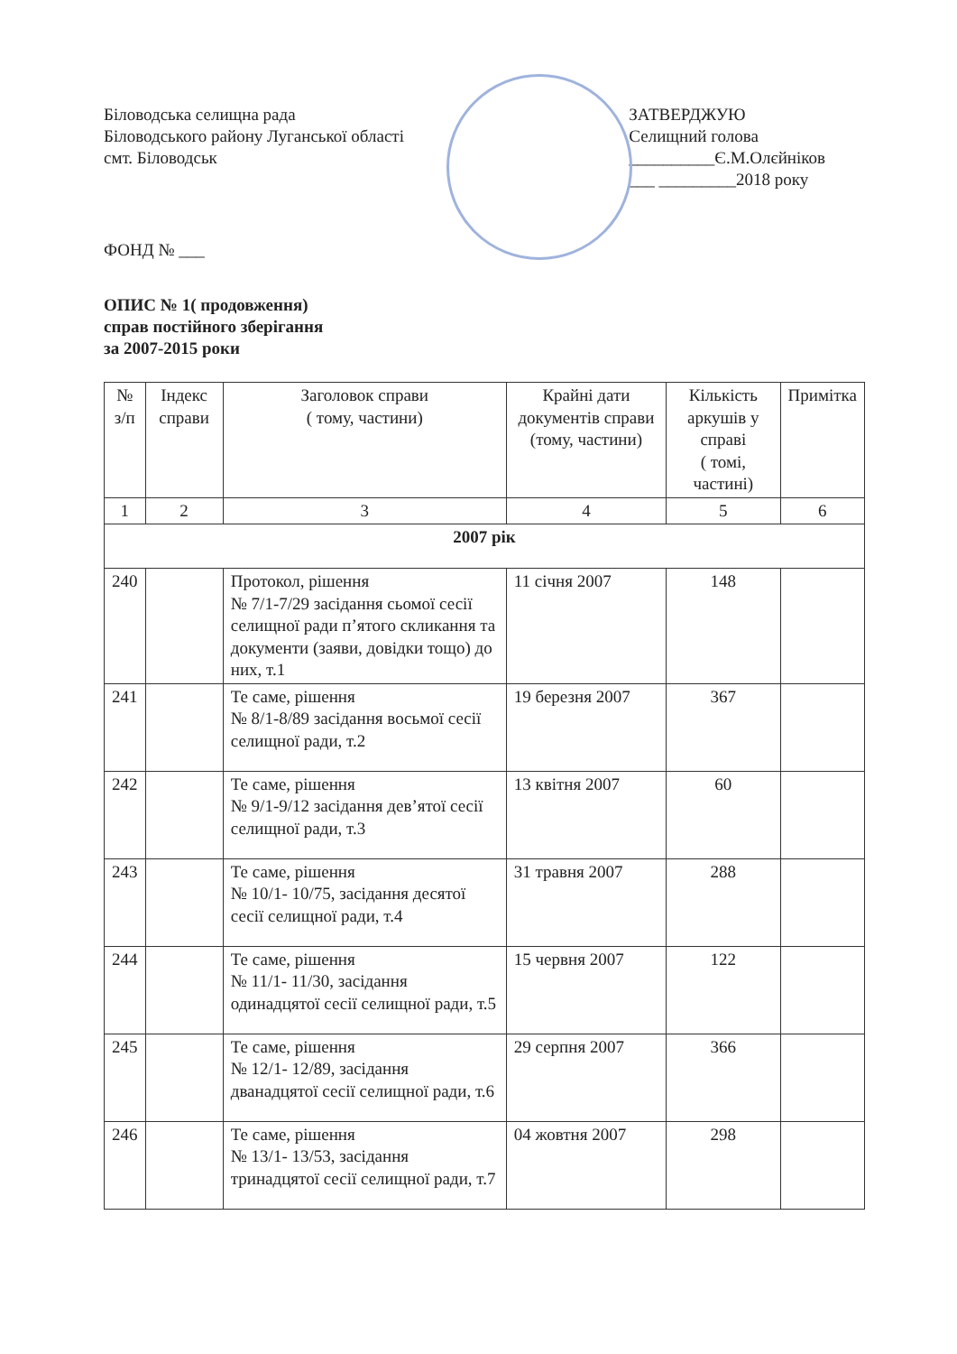Біловодська селищна рада
Біловодського району Луганської області
смт. Біловодськ
ЗАТВЕРДЖУЮ
Селищний голова
__________Є.М.Олєйніков
___ _________2018 року
ФОНД № ___
ОПИС № 1( продовження)
справ постійного зберігання
за 2007-2015 роки
| № з/п | Індекс справи | Заголовок справи ( тому, частини) | Крайні дати документів справи (тому, частини) | Кількість аркушів у справі ( томі, частині) | Примітка |
| --- | --- | --- | --- | --- | --- |
| 1 | 2 | 3 | 4 | 5 | 6 |
| 2007 рік | | | | | |
| 240 | | Протокол, рішення № 7/1-7/29 засідання сьомої сесії селищної ради п’ятого скликання та документи (заяви, довідки тощо) до них, т.1 | 11 січня 2007 | 148 | |
| 241 | | Те саме, рішення № 8/1-8/89 засідання восьмої сесії селищної ради, т.2 | 19 березня 2007 | 367 | |
| 242 | | Те саме, рішення № 9/1-9/12 засідання дев’ятої сесії селищної ради, т.3 | 13 квітня 2007 | 60 | |
| 243 | | Те саме, рішення № 10/1- 10/75, засідання десятої сесії селищної ради, т.4 | 31 травня 2007 | 288 | |
| 244 | | Те саме, рішення № 11/1- 11/30, засідання одинадцятої сесії селищної ради, т.5 | 15 червня 2007 | 122 | |
| 245 | | Те саме, рішення № 12/1- 12/89, засідання дванадцятої сесії селищної ради, т.6 | 29 серпня 2007 | 366 | |
| 246 | | Те саме, рішення № 13/1- 13/53, засідання тринадцятої сесії селищної ради, т.7 | 04 жовтня 2007 | 298 | |